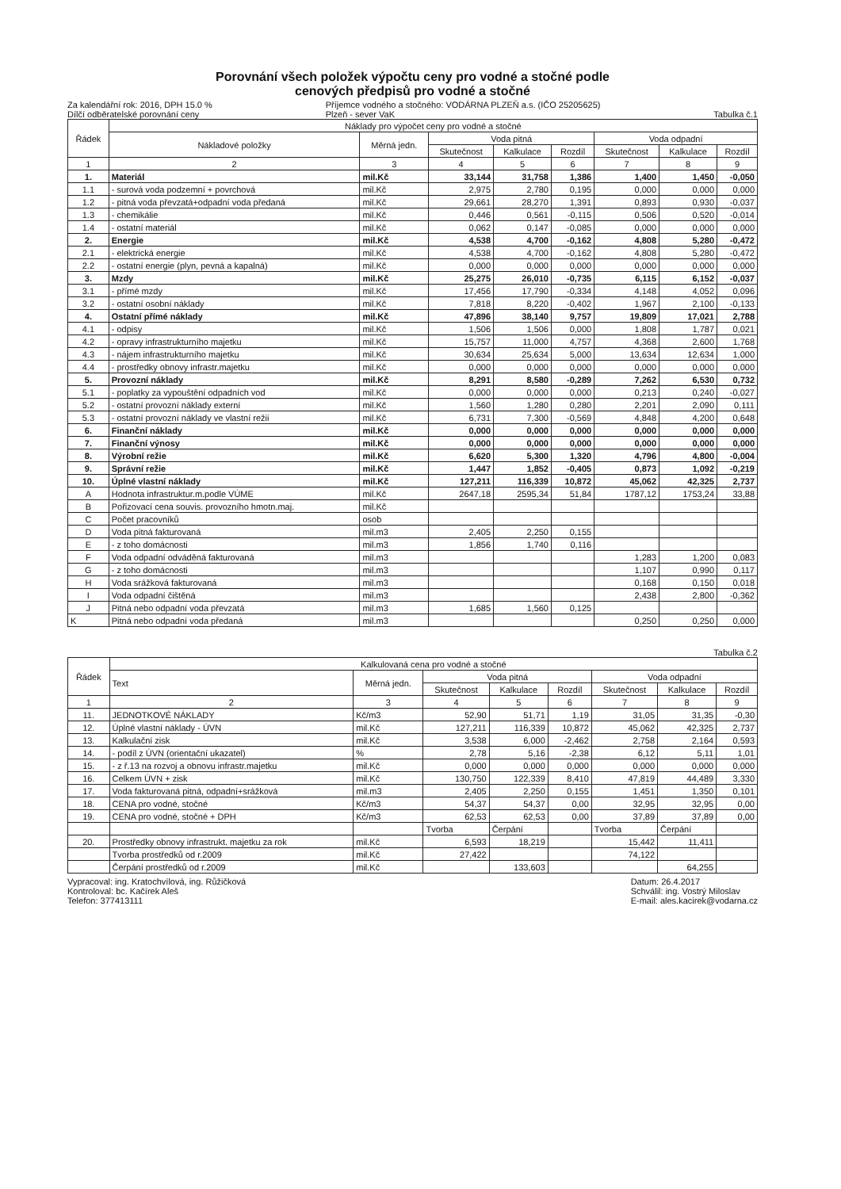Porovnání všech položek výpočtu ceny pro vodné a stočné podle
cenových předpisů pro vodné a stočné
Za kalendářní rok: 2016, DPH 15.0 %
Dílčí odběratelské porovnání ceny
Příjemce vodného a stočného: VODÁRNA PLZEŇ a.s. (IČO 25205625)
Plzeň - sever VaK
Tabulka č.1
| Řádek | Náklady pro výpočet ceny pro vodné a stočné | | | | | | | |
| --- | --- | --- | --- | --- | --- | --- | --- | --- |
| | Nákladové položky | Měrná jedn. | Voda pitná | | | Voda odpadní | | |
| | | | Skutečnost | Kalkulace | Rozdíl | Skutečnost | Kalkulace | Rozdíl |
| 1 | 2 | 3 | 4 | 5 | 6 | 7 | 8 | 9 |
| 1. | Materiál | mil.Kč | 33,144 | 31,758 | 1,386 | 1,400 | 1,450 | -0,050 |
| 1.1 | - surová voda podzemní + povrchová | mil.Kč | 2,975 | 2,780 | 0,195 | 0,000 | 0,000 | 0,000 |
| 1.2 | - pitná voda převzatá+odpadní voda předaná | mil.Kč | 29,661 | 28,270 | 1,391 | 0,893 | 0,930 | -0,037 |
| 1.3 | - chemikálie | mil.Kč | 0,446 | 0,561 | -0,115 | 0,506 | 0,520 | -0,014 |
| 1.4 | - ostatní materiál | mil.Kč | 0,062 | 0,147 | -0,085 | 0,000 | 0,000 | 0,000 |
| 2. | Energie | mil.Kč | 4,538 | 4,700 | -0,162 | 4,808 | 5,280 | -0,472 |
| 2.1 | - elektrická energie | mil.Kč | 4,538 | 4,700 | -0,162 | 4,808 | 5,280 | -0,472 |
| 2.2 | - ostatní energie (plyn, pevná a kapalná) | mil.Kč | 0,000 | 0,000 | 0,000 | 0,000 | 0,000 | 0,000 |
| 3. | Mzdy | mil.Kč | 25,275 | 26,010 | -0,735 | 6,115 | 6,152 | -0,037 |
| 3.1 | - přímé mzdy | mil.Kč | 17,456 | 17,790 | -0,334 | 4,148 | 4,052 | 0,096 |
| 3.2 | - ostatní osobní náklady | mil.Kč | 7,818 | 8,220 | -0,402 | 1,967 | 2,100 | -0,133 |
| 4. | Ostatní přímé náklady | mil.Kč | 47,896 | 38,140 | 9,757 | 19,809 | 17,021 | 2,788 |
| 4.1 | - odpisy | mil.Kč | 1,506 | 1,506 | 0,000 | 1,808 | 1,787 | 0,021 |
| 4.2 | - opravy infrastrukturního majetku | mil.Kč | 15,757 | 11,000 | 4,757 | 4,368 | 2,600 | 1,768 |
| 4.3 | - nájem infrastrukturního majetku | mil.Kč | 30,634 | 25,634 | 5,000 | 13,634 | 12,634 | 1,000 |
| 4.4 | - prostředky obnovy infrastr.majetku | mil.Kč | 0,000 | 0,000 | 0,000 | 0,000 | 0,000 | 0,000 |
| 5. | Provozní náklady | mil.Kč | 8,291 | 8,580 | -0,289 | 7,262 | 6,530 | 0,732 |
| 5.1 | - poplatky za vypouštění odpadních vod | mil.Kč | 0,000 | 0,000 | 0,000 | 0,213 | 0,240 | -0,027 |
| 5.2 | - ostatní provozní náklady externí | mil.Kč | 1,560 | 1,280 | 0,280 | 2,201 | 2,090 | 0,111 |
| 5.3 | - ostatní provozní náklady ve vlastní režii | mil.Kč | 6,731 | 7,300 | -0,569 | 4,848 | 4,200 | 0,648 |
| 6. | Finanční náklady | mil.Kč | 0,000 | 0,000 | 0,000 | 0,000 | 0,000 | 0,000 |
| 7. | Finanční výnosy | mil.Kč | 0,000 | 0,000 | 0,000 | 0,000 | 0,000 | 0,000 |
| 8. | Výrobní režie | mil.Kč | 6,620 | 5,300 | 1,320 | 4,796 | 4,800 | -0,004 |
| 9. | Správní režie | mil.Kč | 1,447 | 1,852 | -0,405 | 0,873 | 1,092 | -0,219 |
| 10. | Úplné vlastní náklady | mil.Kč | 127,211 | 116,339 | 10,872 | 45,062 | 42,325 | 2,737 |
| A | Hodnota infrastruktur.m.podle VÚME | mil.Kč | 2647,18 | 2595,34 | 51,84 | 1787,12 | 1753,24 | 33,88 |
| B | Pořizovací cena souvis. provozního hmotn.maj. | mil.Kč | | | | | | |
| C | Počet pracovníků | osob | | | | | | |
| D | Voda pitná fakturovaná | mil.m3 | 2,405 | 2,250 | 0,155 | | | |
| E | - z toho domácnosti | mil.m3 | 1,856 | 1,740 | 0,116 | | | |
| F | Voda odpadní odváděná fakturovaná | mil.m3 | | | | 1,283 | 1,200 | 0,083 |
| G | - z toho domácnosti | mil.m3 | | | | 1,107 | 0,990 | 0,117 |
| H | Voda srážková fakturovaná | mil.m3 | | | | 0,168 | 0,150 | 0,018 |
| I | Voda odpadní čištěná | mil.m3 | | | | 2,438 | 2,800 | -0,362 |
| J | Pitná nebo odpadní voda převzatá | mil.m3 | 1,685 | 1,560 | 0,125 | | | |
| K | Pitná nebo odpadní voda předaná | mil.m3 | | | | 0,250 | 0,250 | 0,000 |
Tabulka č.2
| Řádek | Kalkulovaná cena pro vodné a stočné | | | | | | | |
| --- | --- | --- | --- | --- | --- | --- | --- | --- |
| | Text | Měrná jedn. | Voda pitná | | | Voda odpadní | | |
| | | | Skutečnost | Kalkulace | Rozdíl | Skutečnost | Kalkulace | Rozdíl |
| 1 | 2 | 3 | 4 | 5 | 6 | 7 | 8 | 9 |
| 11. | JEDNOTKOVÉ NÁKLADY | Kč/m3 | 52,90 | 51,71 | 1,19 | 31,05 | 31,35 | -0,30 |
| 12. | Úplné vlastní náklady - ÚVN | mil.Kč | 127,211 | 116,339 | 10,872 | 45,062 | 42,325 | 2,737 |
| 13. | Kalkulační zisk | mil.Kč | 3,538 | 6,000 | -2,462 | 2,758 | 2,164 | 0,593 |
| 14. | - podíl z ÚVN (orientační ukazatel) | % | 2,78 | 5,16 | -2,38 | 6,12 | 5,11 | 1,01 |
| 15. | - z ř.13 na rozvoj a obnovu infrastr.majetku | mil.Kč | 0,000 | 0,000 | 0,000 | 0,000 | 0,000 | 0,000 |
| 16. | Celkem ÚVN + zisk | mil.Kč | 130,750 | 122,339 | 8,410 | 47,819 | 44,489 | 3,330 |
| 17. | Voda fakturovaná pitná, odpadní+srážková | mil.m3 | 2,405 | 2,250 | 0,155 | 1,451 | 1,350 | 0,101 |
| 18. | CENA pro vodné, stočné | Kč/m3 | 54,37 | 54,37 | 0,00 | 32,95 | 32,95 | 0,00 |
| 19. | CENA pro vodné, stočné + DPH | Kč/m3 | 62,53 | 62,53 | 0,00 | 37,89 | 37,89 | 0,00 |
| | | | Tvorba | Čerpání | | Tvorba | Čerpání | |
| 20. | Prostředky obnovy infrastrukt. majetku za rok | mil.Kč | 6,593 | 18,219 | | 15,442 | 11,411 | |
| | Tvorba prostředků od r.2009 | mil.Kč | 27,422 | | | 74,122 | | |
| | Čerpání prostředků od r.2009 | mil.Kč | | 133,603 | | | 64,255 | |
Vypracoval: ing. Kratochvílová, ing. Růžičková
Kontroloval: bc. Kačírek Aleš
Telefon: 377413111
Datum: 26.4.2017
Schválil: ing. Vostrý Miloslav
E-mail: ales.kacirek@vodarna.cz